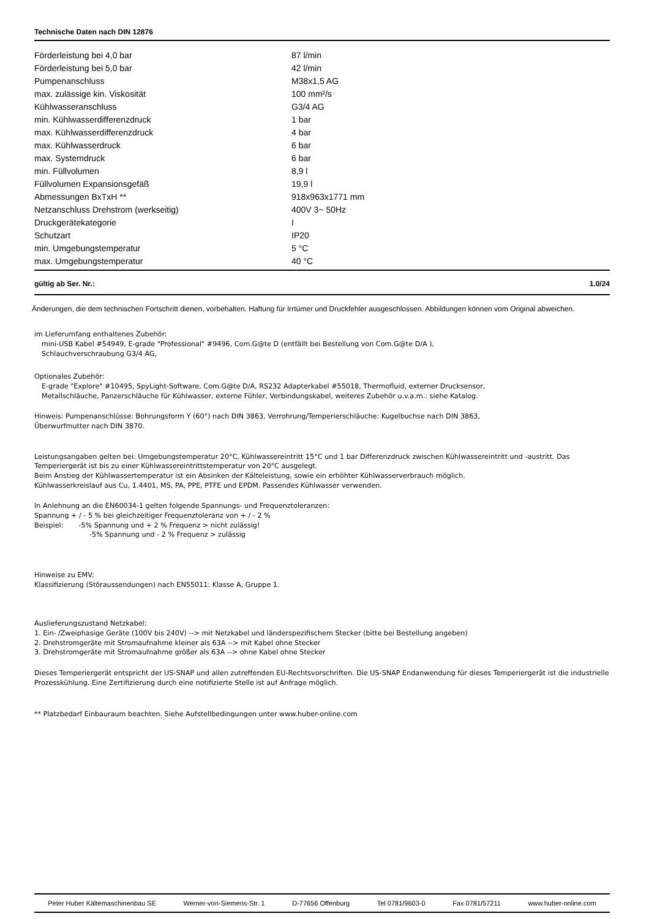Technische Daten nach DIN 12876
| Förderleistung bei 4,0 bar | 87 l/min |
| Förderleistung bei 5,0 bar | 42 l/min |
| Pumpenanschluss | M38x1,5 AG |
| max. zulässige kin. Viskosität | 100 mm²/s |
| Kühlwasseranschluss | G3/4 AG |
| min. Kühlwasserdifferenzdruck | 1 bar |
| max. Kühlwasserdifferenzdruck | 4 bar |
| max. Kühlwasserdruck | 6 bar |
| max. Systemdruck | 6 bar |
| min. Füllvolumen | 8,9 l |
| Füllvolumen Expansionsgefäß | 19,9 l |
| Abmessungen BxTxH ** | 918x963x1771 mm |
| Netzanschluss Drehstrom (werkseitig) | 400V 3~ 50Hz |
| Druckgerätekategorie | I |
| Schutzart | IP20 |
| min. Umgebungstemperatur | 5 °C |
| max. Umgebungstemperatur | 40 °C |
gültig ab Ser. Nr.: 1.0/24
Änderungen, die dem technischen Fortschritt dienen, vorbehalten. Haftung für Irrtümer und Druckfehler ausgeschlossen. Abbildungen können vom Original abweichen.
im Lieferumfang enthaltenes Zubehör:
mini-USB Kabel #54949, E-grade "Professional" #9496, Com.G@te D (entfällt bei Bestellung von Com.G@te D/A ),
Schlauchverschraubung G3/4 AG,
Optionales Zubehör:
E-grade "Explore" #10495, SpyLight-Software, Com.G@te D/A, RS232 Adapterkabel #55018, Thermofluid, externer Drucksensor,
Metallschläuche, Panzerschläuche für Kühlwasser, externe Fühler, Verbindungskabel, weiteres Zubehör u.v.a.m.: siehe Katalog.
Hinweis: Pumpenanschlüsse: Bohrungsform Y (60°) nach DIN 3863, Verrohrung/Temperierschläuche: Kugelbuchse nach DIN 3863,
Überwurfmutter nach DIN 3870.
Leistungsangaben gelten bei: Umgebungstemperatur 20°C, Kühlwassereintritt 15°C und 1 bar Differenzdruck zwischen Kühlwassereintritt und -austritt. Das Temperiergerät ist bis zu einer Kühlwassereintrittstemperatur von 20°C ausgelegt.
Beim Anstieg der Kühlwassertemperatur ist ein Absinken der Kälteleistung, sowie ein erhöhter Kühlwasserverbrauch möglich.
Kühlwasserkreislauf aus Cu, 1.4401, MS, PA, PPE, PTFE und EPDM. Passendes Kühlwasser verwenden.
In Anlehnung an die EN60034-1 gelten folgende Spannungs- und Frequenztoleranzen:
Spannung + / - 5 % bei gleichzeitiger Frequenztoleranz von + / - 2 %
Beispiel: -5% Spannung und + 2 % Frequenz > nicht zulässig!
-5% Spannung und - 2 % Frequenz > zulässig
Hinweise zu EMV:
Klassifizierung (Störaussendungen) nach EN55011: Klasse A, Gruppe 1.
Auslieferungszustand Netzkabel:
1. Ein- /Zweiphasige Geräte (100V bis 240V) --> mit Netzkabel und länderspezifischem Stecker (bitte bei Bestellung angeben)
2. Drehstromgeräte mit Stromaufnahme kleiner als 63A --> mit Kabel ohne Stecker
3. Drehstromgeräte mit Stromaufnahme größer als 63A --> ohne Kabel ohne Stecker
Dieses Temperiergerät entspricht der US-SNAP und allen zutreffenden EU-Rechtsvorschriften. Die US-SNAP Endanwendung für dieses Temperiergerät ist die industrielle Prozesskühlung. Eine Zertifizierung durch eine notifizierte Stelle ist auf Anfrage möglich.
** Platzbedarf Einbauraum beachten. Siehe Aufstellbedingungen unter www.huber-online.com
Peter Huber Kältemaschinenbau SE Werner-von-Siemens-Str. 1 D-77656 Offenburg Tel 0781/9603-0 Fax 0781/57211 www.huber-online.com